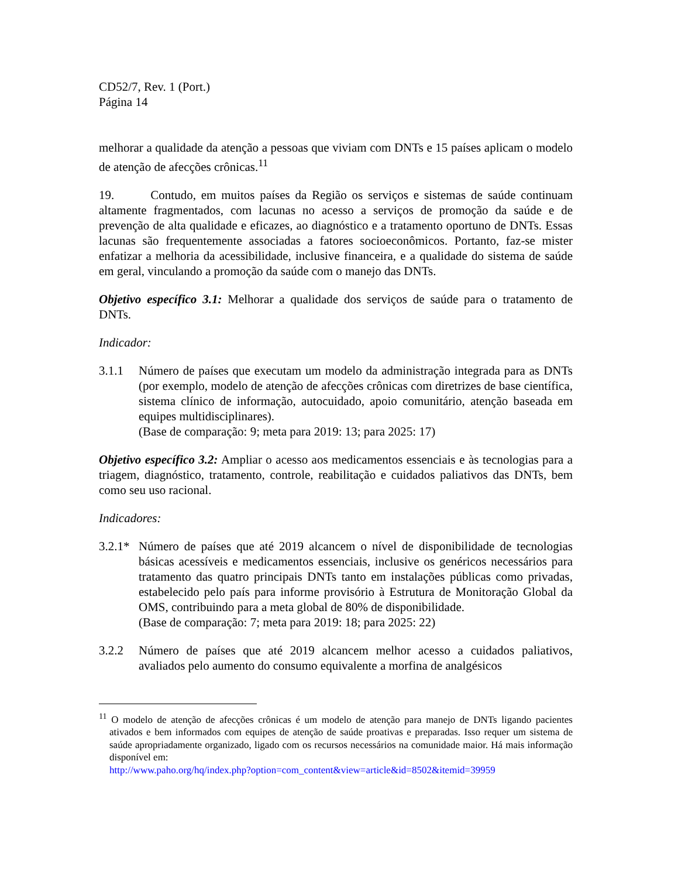CD52/7, Rev. 1 (Port.)
Página 14
melhorar a qualidade da atenção a pessoas que viviam com DNTs e 15 países aplicam o modelo de atenção de afecções crônicas.<sup>11</sup>
19. Contudo, em muitos países da Região os serviços e sistemas de saúde continuam altamente fragmentados, com lacunas no acesso a serviços de promoção da saúde e de prevenção de alta qualidade e eficazes, ao diagnóstico e a tratamento oportuno de DNTs. Essas lacunas são frequentemente associadas a fatores socioeconômicos. Portanto, faz-se mister enfatizar a melhoria da acessibilidade, inclusive financeira, e a qualidade do sistema de saúde em geral, vinculando a promoção da saúde com o manejo das DNTs.
Objetivo específico 3.1: Melhorar a qualidade dos serviços de saúde para o tratamento de DNTs.
Indicador:
3.1.1 Número de países que executam um modelo da administração integrada para as DNTs (por exemplo, modelo de atenção de afecções crônicas com diretrizes de base científica, sistema clínico de informação, autocuidado, apoio comunitário, atenção baseada em equipes multidisciplinares).
(Base de comparação: 9; meta para 2019: 13; para 2025: 17)
Objetivo específico 3.2: Ampliar o acesso aos medicamentos essenciais e às tecnologias para a triagem, diagnóstico, tratamento, controle, reabilitação e cuidados paliativos das DNTs, bem como seu uso racional.
Indicadores:
3.2.1*
Número de países que até 2019 alcancem o nível de disponibilidade de tecnologias básicas acessíveis e medicamentos essenciais, inclusive os genéricos necessários para tratamento das quatro principais DNTs tanto em instalações públicas como privadas, estabelecido pelo país para informe provisório à Estrutura de Monitoração Global da OMS, contribuindo para a meta global de 80% de disponibilidade.
(Base de comparação: 7; meta para 2019: 18; para 2025: 22)
3.2.2 Número de países que até 2019 alcancem melhor acesso a cuidados paliativos, avaliados pelo aumento do consumo equivalente a morfina de analgésicos
<sup>11</sup> O modelo de atenção de afecções crônicas é um modelo de atenção para manejo de DNTs ligando pacientes ativados e bem informados com equipes de atenção de saúde proativas e preparadas. Isso requer um sistema de saúde apropriadamente organizado, ligado com os recursos necessários na comunidade maior. Há mais informação disponível em:
http://www.paho.org/hq/index.php?option=com_content&view=article&id=8502&itemid=39959